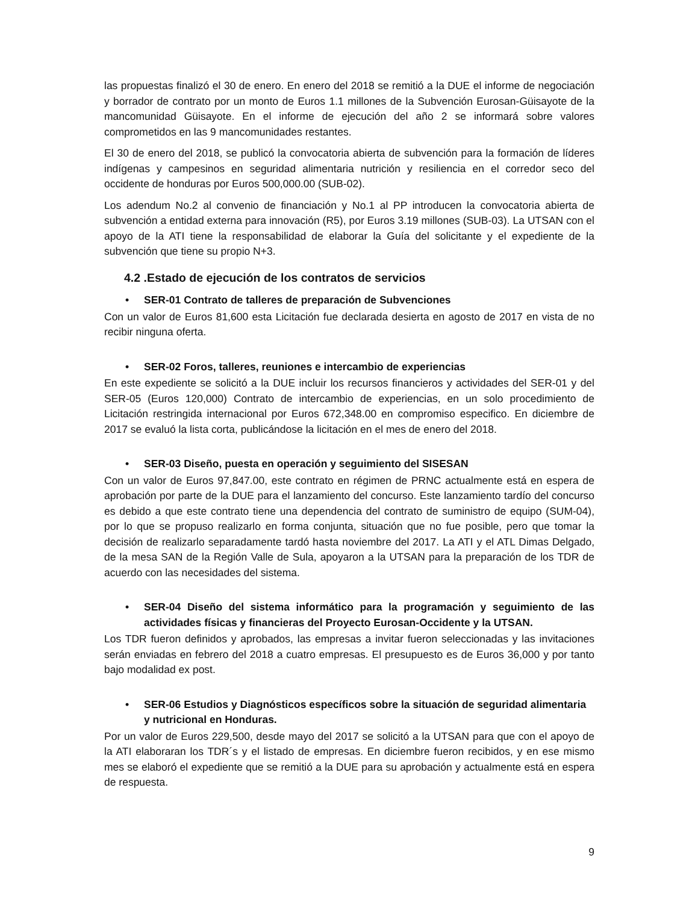las propuestas finalizó el 30 de enero. En enero del 2018 se remitió a la DUE el informe de negociación y borrador de contrato por un monto de Euros 1.1 millones de la Subvención Eurosan-Güisayote de la mancomunidad Güisayote. En el informe de ejecución del año 2 se informará sobre valores comprometidos en las 9 mancomunidades restantes.
El 30 de enero del 2018, se publicó la convocatoria abierta de subvención para la formación de líderes indígenas y campesinos en seguridad alimentaria nutrición y resiliencia en el corredor seco del occidente de honduras por Euros 500,000.00 (SUB-02).
Los adendum No.2 al convenio de financiación y No.1 al PP introducen la convocatoria abierta de subvención a entidad externa para innovación (R5), por Euros 3.19 millones (SUB-03). La UTSAN con el apoyo de la ATI tiene la responsabilidad de elaborar la Guía del solicitante y el expediente de la subvención que tiene su propio N+3.
4.2 .Estado de ejecución de los contratos de servicios
• SER-01 Contrato de talleres de preparación de Subvenciones
Con un valor de Euros 81,600 esta Licitación fue declarada desierta en agosto de 2017 en vista de no recibir ninguna oferta.
• SER-02 Foros, talleres, reuniones e intercambio de experiencias
En este expediente se solicitó a la DUE incluir los recursos financieros y actividades del SER-01 y del SER-05 (Euros 120,000) Contrato de intercambio de experiencias, en un solo procedimiento de Licitación restringida internacional por Euros 672,348.00 en compromiso especifico. En diciembre de 2017 se evaluó la lista corta, publicándose la licitación en el mes de enero del 2018.
• SER-03 Diseño, puesta en operación y seguimiento del SISESAN
Con un valor de Euros 97,847.00, este contrato en régimen de PRNC actualmente está en espera de aprobación por parte de la DUE para el lanzamiento del concurso. Este lanzamiento tardío del concurso es debido a que este contrato tiene una dependencia del contrato de suministro de equipo (SUM-04), por lo que se propuso realizarlo en forma conjunta, situación que no fue posible, pero que tomar la decisión de realizarlo separadamente tardó hasta noviembre del 2017. La ATI y el ATL Dimas Delgado, de la mesa SAN de la Región Valle de Sula, apoyaron a la UTSAN para la preparación de los TDR de acuerdo con las necesidades del sistema.
• SER-04 Diseño del sistema informático para la programación y seguimiento de las actividades físicas y financieras del Proyecto Eurosan-Occidente y la UTSAN.
Los TDR fueron definidos y aprobados, las empresas a invitar fueron seleccionadas y las invitaciones serán enviadas en febrero del 2018 a cuatro empresas. El presupuesto es de Euros 36,000 y por tanto bajo modalidad ex post.
• SER-06 Estudios y Diagnósticos específicos sobre la situación de seguridad alimentaria y nutricional en Honduras.
Por un valor de Euros 229,500, desde mayo del 2017 se solicitó a la UTSAN para que con el apoyo de la ATI elaboraran los TDR´s y el listado de empresas. En diciembre fueron recibidos, y en ese mismo mes se elaboró el expediente que se remitió a la DUE para su aprobación y actualmente está en espera de respuesta.
9